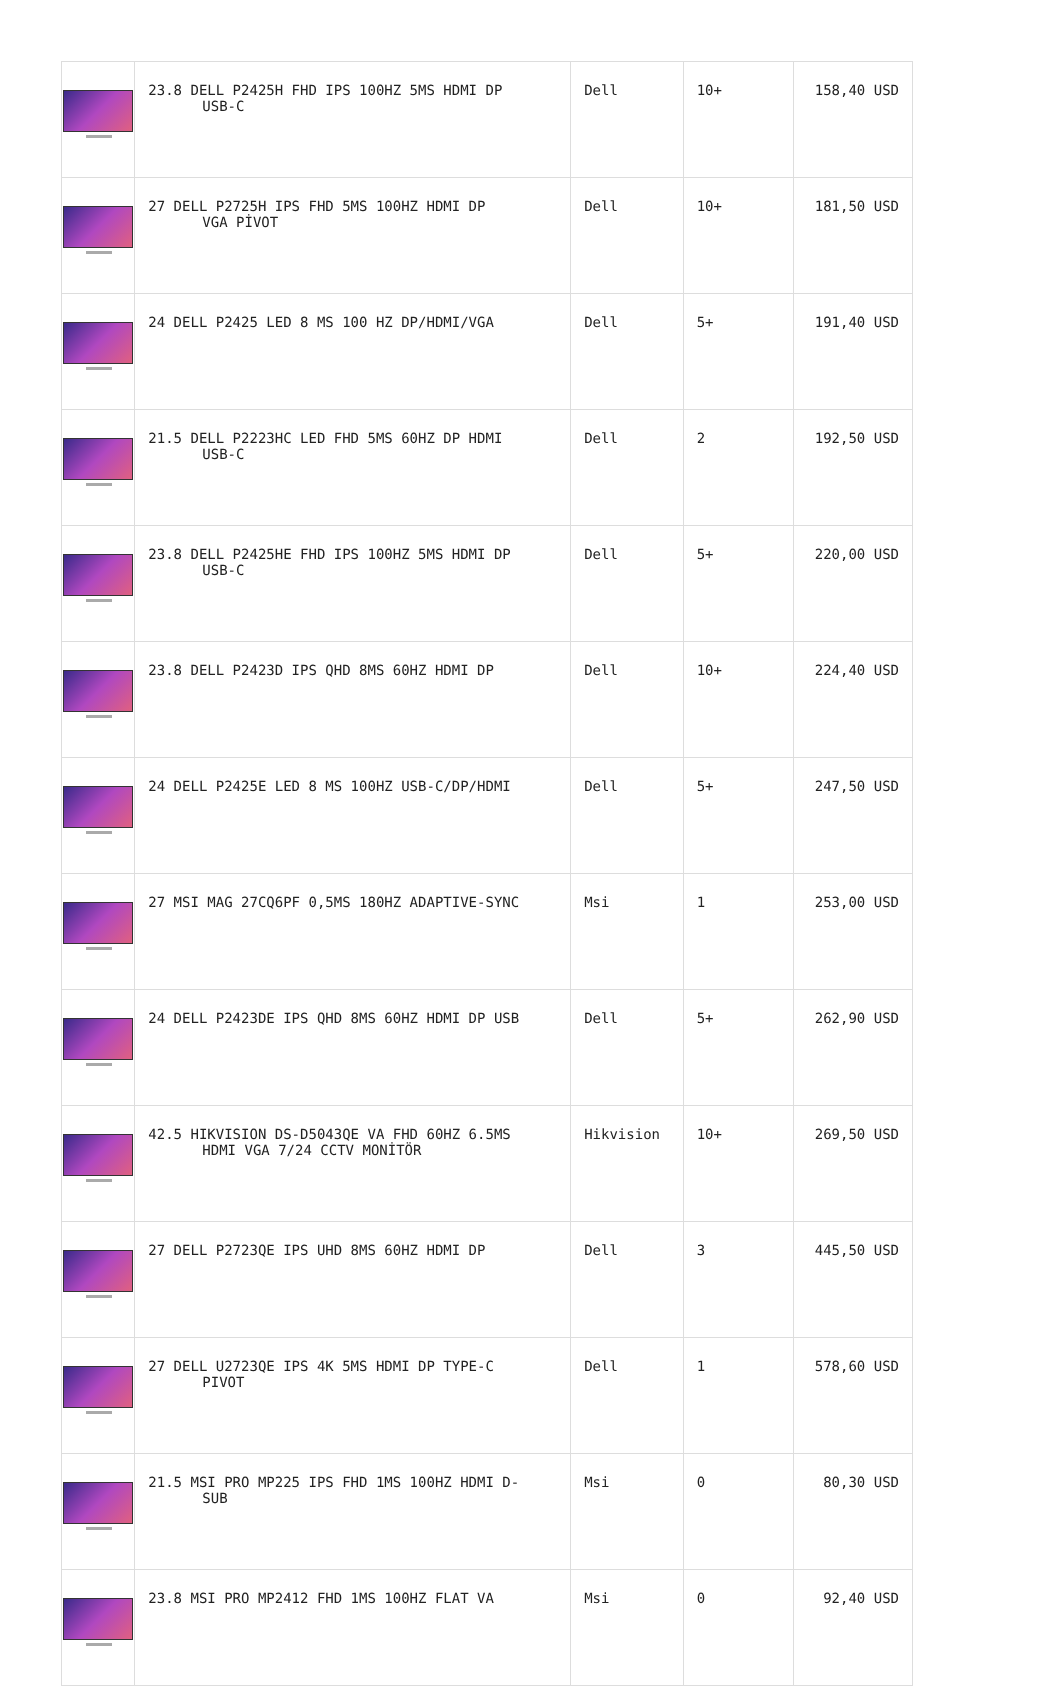| | 23.8 DELL P2425H FHD IPS 100HZ 5MS HDMI DP USB-C | Dell | 10+ | 158,40 USD |
| | 27 DELL P2725H IPS FHD 5MS 100HZ HDMI DP VGA PİVOT | Dell | 10+ | 181,50 USD |
| | 24 DELL P2425 LED 8 MS 100 HZ DP/HDMI/VGA | Dell | 5+ | 191,40 USD |
| | 21.5 DELL P2223HC LED FHD 5MS 60HZ DP HDMI USB-C | Dell | 2 | 192,50 USD |
| | 23.8 DELL P2425HE FHD IPS 100HZ 5MS HDMI DP USB-C | Dell | 5+ | 220,00 USD |
| | 23.8 DELL P2423D IPS QHD 8MS 60HZ HDMI DP | Dell | 10+ | 224,40 USD |
| | 24 DELL P2425E LED 8 MS 100HZ USB-C/DP/HDMI | Dell | 5+ | 247,50 USD |
| | 27 MSI MAG 27CQ6PF 0,5MS 180HZ ADAPTIVE-SYNC | Msi | 1 | 253,00 USD |
| | 24 DELL P2423DE IPS QHD 8MS 60HZ HDMI DP USB | Dell | 5+ | 262,90 USD |
| | 42.5 HIKVISION DS-D5043QE VA FHD 60HZ 6.5MS HDMI VGA 7/24 CCTV MONİTÖR | Hikvision | 10+ | 269,50 USD |
| | 27 DELL P2723QE IPS UHD 8MS 60HZ HDMI DP | Dell | 3 | 445,50 USD |
| | 27 DELL U2723QE IPS 4K 5MS HDMI DP TYPE-C PIVOT | Dell | 1 | 578,60 USD |
| | 21.5 MSI PRO MP225 IPS FHD 1MS 100HZ HDMI D- SUB | Msi | 0 | 80,30 USD |
| | 23.8 MSI PRO MP2412 FHD 1MS 100HZ FLAT VA | Msi | 0 | 92,40 USD |